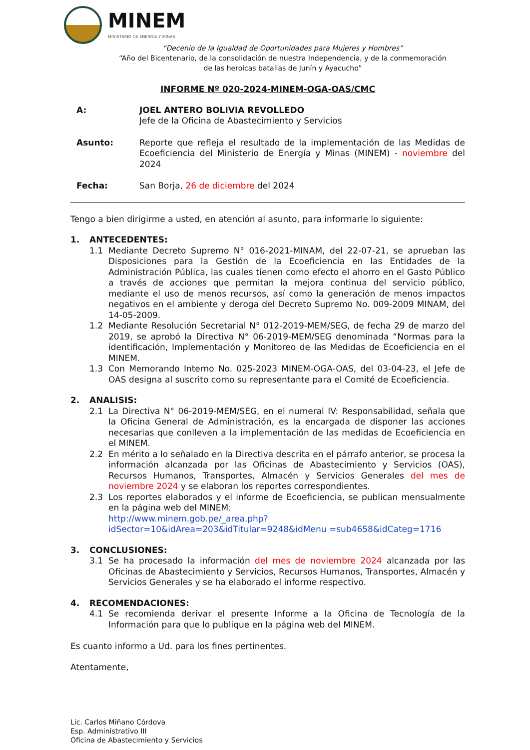MINEM
MINISTERIO DE ENERGÍA Y MINAS
“Decenio de la Igualdad de Oportunidades para Mujeres y Hombres”
“Año del Bicentenario, de la consolidación de nuestra Independencia, y de la conmemoración
de las heroicas batallas de Junín y Ayacucho”
INFORME Nº 020-2024-MINEM-OGA-OAS/CMC
A: JOEL ANTERO BOLIVIA REVOLLEDO
Jefe de la Oficina de Abastecimiento y Servicios
Asunto: Reporte que refleja el resultado de la implementación de las Medidas de Ecoeficiencia del Ministerio de Energía y Minas (MINEM) - noviembre del 2024
Fecha: San Borja, 26 de diciembre del 2024
Tengo a bien dirigirme a usted, en atención al asunto, para informarle lo siguiente:
1. ANTECEDENTES:
1.1 Mediante Decreto Supremo N° 016-2021-MINAM, del 22-07-21, se aprueban las Disposiciones para la Gestión de la Ecoeficiencia en las Entidades de la Administración Pública, las cuales tienen como efecto el ahorro en el Gasto Público a través de acciones que permitan la mejora continua del servicio público, mediante el uso de menos recursos, así como la generación de menos impactos negativos en el ambiente y deroga del Decreto Supremo No. 009-2009 MINAM, del 14-05-2009.
1.2 Mediante Resolución Secretarial N° 012-2019-MEM/SEG, de fecha 29 de marzo del 2019, se aprobó la Directiva N° 06-2019-MEM/SEG denominada “Normas para la identificación, Implementación y Monitoreo de las Medidas de Ecoeficiencia en el MINEM.
1.3 Con Memorando Interno No. 025-2023 MINEM-OGA-OAS, del 03-04-23, el Jefe de OAS designa al suscrito como su representante para el Comité de Ecoeficiencia.
2. ANALISIS:
2.1 La Directiva N° 06-2019-MEM/SEG, en el numeral IV: Responsabilidad, señala que la Oficina General de Administración, es la encargada de disponer las acciones necesarias que conlleven a la implementación de las medidas de Ecoeficiencia en el MINEM.
2.2 En mérito a lo señalado en la Directiva descrita en el párrafo anterior, se procesa la información alcanzada por las Oficinas de Abastecimiento y Servicios (OAS), Recursos Humanos, Transportes, Almacén y Servicios Generales del mes de noviembre 2024 y se elaboran los reportes correspondientes.
2.3 Los reportes elaborados y el informe de Ecoeficiencia, se publican mensualmente en la página web del MINEM:
http://www.minem.gob.pe/_area.php?idSector=10&idArea=203&idTitular=9248&idMenu =sub4658&idCateg=1716
3. CONCLUSIONES:
3.1 Se ha procesado la información del mes de noviembre 2024 alcanzada por las Oficinas de Abastecimiento y Servicios, Recursos Humanos, Transportes, Almacén y Servicios Generales y se ha elaborado el informe respectivo.
4. RECOMENDACIONES:
4.1 Se recomienda derivar el presente Informe a la Oficina de Tecnología de la Información para que lo publique en la página web del MINEM.
Es cuanto informo a Ud. para los fines pertinentes.
Atentamente,
Lic. Carlos Miñano Córdova
Esp. Administrativo III
Oficina de Abastecimiento y Servicios